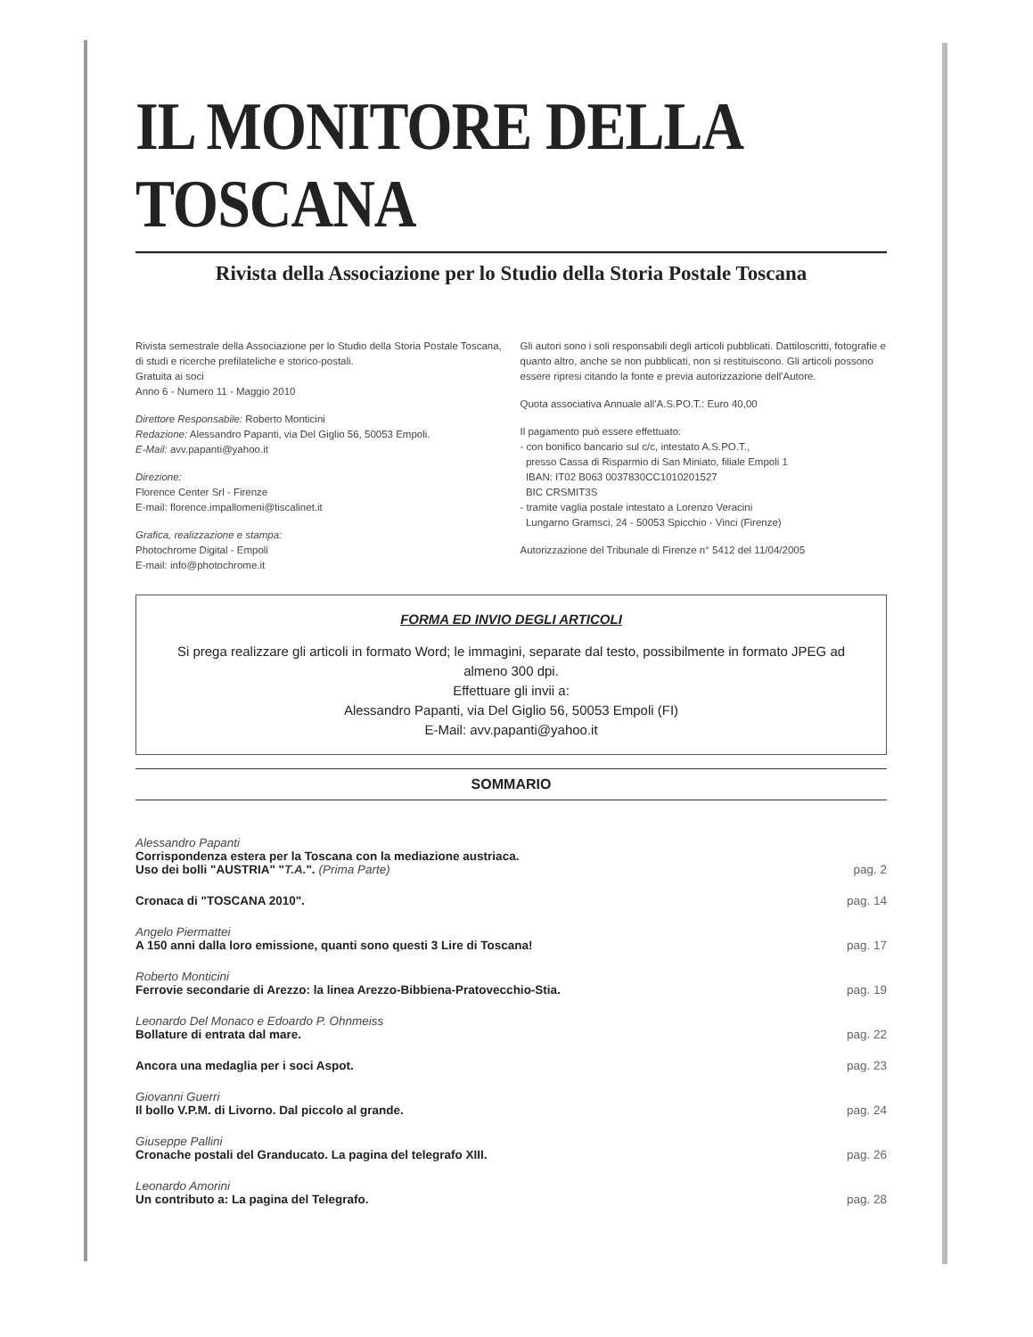IL MONITORE DELLA TOSCANA
Rivista della Associazione per lo Studio della Storia Postale Toscana
Rivista semestrale della Associazione per lo Studio della Storia Postale Toscana, di studi e ricerche prefilateliche e storico-postali.
Gratuita ai soci
Anno 6 - Numero 11 - Maggio 2010
Direttore Responsabile: Roberto Monticini
Redazione: Alessandro Papanti, via Del Giglio 56, 50053 Empoli.
E-Mail: avv.papanti@yahoo.it
Direzione:
Florence Center Srl - Firenze
E-mail: florence.impallomeni@tiscalinet.it
Grafica, realizzazione e stampa:
Photochrome Digital - Empoli
E-mail: info@photochrome.it
Gli autori sono i soli responsabili degli articoli pubblicati. Dattiloscritti, fotografie e quanto altro, anche se non pubblicati, non si restituiscono. Gli articoli possono essere ripresi citando la fonte e previa autorizzazione dell'Autore.
Quota associativa Annuale all'A.S.PO.T.: Euro 40,00
Il pagamento può essere effettuato:
- con bonifico bancario sul c/c, intestato A.S.PO.T.,
presso Cassa di Risparmio di San Miniato, filiale Empoli 1
IBAN: IT02 B063 0037830CC1010201527
BIC CRSMIT3S
- tramite vaglia postale intestato a Lorenzo Veracini
Lungarno Gramsci, 24 - 50053 Spicchio - Vinci (Firenze)
Autorizzazione del Tribunale di Firenze n° 5412 del 11/04/2005
FORMA ED INVIO DEGLI ARTICOLI
Si prega realizzare gli articoli in formato Word; le immagini, separate dal testo, possibilmente in formato JPEG ad almeno 300 dpi.
Effettuare gli invii a:
Alessandro Papanti, via Del Giglio 56, 50053 Empoli (FI)
E-Mail: avv.papanti@yahoo.it
SOMMARIO
| Alessandro Papanti Corrispondenza estera per la Toscana con la mediazione austriaca. Uso dei bolli "AUSTRIA" " T.A. ". (Prima Parte) | pag. 2 |
| Cronaca di "TOSCANA 2010". | pag. 14 |
| Angelo Piermattei A 150 anni dalla loro emissione, quanti sono questi 3 Lire di Toscana! | pag. 17 |
| Roberto Monticini Ferrovie secondarie di Arezzo: la linea Arezzo-Bibbiena-Pratovecchio-Stia. | pag. 19 |
| Leonardo Del Monaco e Edoardo P. Ohnmeiss Bollature di entrata dal mare. | pag. 22 |
| Ancora una medaglia per i soci Aspot. | pag. 23 |
| Giovanni Guerri Il bollo V.P.M. di Livorno. Dal piccolo al grande. | pag. 24 |
| Giuseppe Pallini Cronache postali del Granducato. La pagina del telegrafo XIII. | pag. 26 |
| Leonardo Amorini Un contributo a: La pagina del Telegrafo. | pag. 28 |